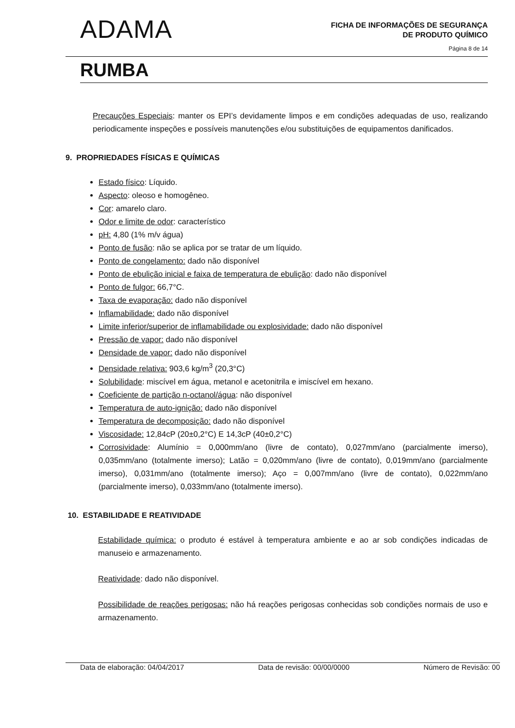ADAMA
FICHA DE INFORMAÇÕES DE SEGURANÇA
DE PRODUTO QUÍMICO
Página 8 de 14
RUMBA
Precauções Especiais: manter os EPI’s devidamente limpos e em condições adequadas de uso, realizando periodicamente inspeções e possíveis manutenções e/ou substituições de equipamentos danificados.
9. PROPRIEDADES FÍSICAS E QUÍMICAS
Estado físico: Líquido.
Aspecto: oleoso e homogêneo.
Cor: amarelo claro.
Odor e limite de odor: característico
pH: 4,80 (1% m/v água)
Ponto de fusão: não se aplica por se tratar de um líquido.
Ponto de congelamento: dado não disponível
Ponto de ebulição inicial e faixa de temperatura de ebulição: dado não disponível
Ponto de fulgor: 66,7°C.
Taxa de evaporação: dado não disponível
Inflamabilidade: dado não disponível
Limite inferior/superior de inflamabilidade ou explosividade: dado não disponível
Pressão de vapor: dado não disponível
Densidade de vapor: dado não disponível
Densidade relativa: 903,6 kg/m<sup>3</sup> (20,3°C)
Solubilidade: miscível em água, metanol e acetonitrila e imiscível em hexano.
Coeficiente de partição n-octanol/água: não disponível
Temperatura de auto-ignição: dado não disponível
Temperatura de decomposição: dado não disponível
Viscosidade: 12,84cP (20±0,2°C) E 14,3cP (40±0,2°C)
Corrosividade: Alumínio = 0,000mm/ano (livre de contato), 0,027mm/ano (parcialmente imerso), 0,035mm/ano (totalmente imerso); Latão = 0,020mm/ano (livre de contato), 0,019mm/ano (parcialmente imerso), 0,031mm/ano (totalmente imerso); Aço = 0,007mm/ano (livre de contato), 0,022mm/ano (parcialmente imerso), 0,033mm/ano (totalmente imerso).
10. ESTABILIDADE E REATIVIDADE
Estabilidade química: o produto é estável à temperatura ambiente e ao ar sob condições indicadas de manuseio e armazenamento.
Reatividade: dado não disponível.
Possibilidade de reações perigosas: não há reações perigosas conhecidas sob condições normais de uso e armazenamento.
Data de elaboração: 04/04/2017 Data de revisão: 00/00/0000 Número de Revisão: 00